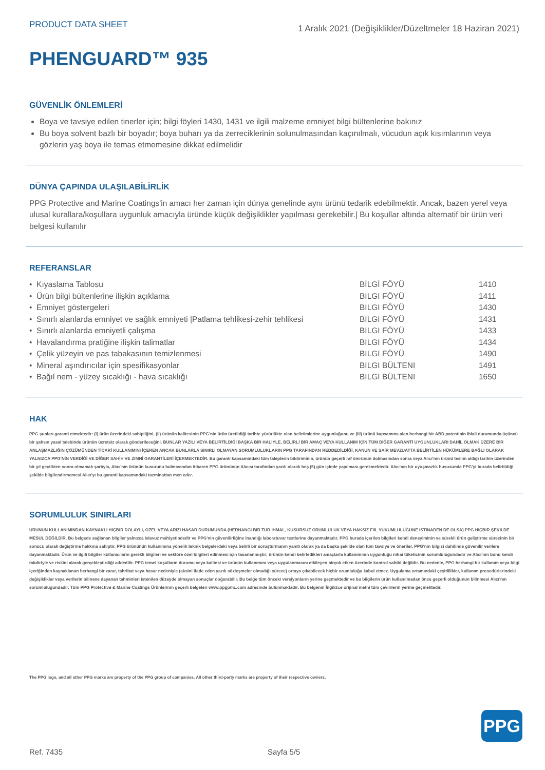PRODUCT DATA SHEET
1 Aralık 2021 (Değişiklikler/Düzeltmeler 18 Haziran 2021)
PHENGUARD™ 935
GÜVENLİK ÖNLEMLERİ
Boya ve tavsiye edilen tinerler için; bilgi föyleri 1430, 1431 ve ilgili malzeme emniyet bilgi bültenlerine bakınız
Bu boya solvent bazlı bir boyadır; boya buharı ya da zerreciklerinin solunulmasından kaçınılmalı, vücudun açık kısımlarının veya gözlerin yaş boya ile temas etmemesine dikkat edilmelidir
DÜNYA ÇAPINDA ULAŞILABİLİRLİK
PPG Protective and Marine Coatings'in amacı her zaman için dünya genelinde aynı ürünü tedarik edebilmektir. Ancak, bazen yerel veya ulusal kurallara/koşullara uygunluk amacıyla üründe küçük değişiklikler yapılması gerekebilir.| Bu koşullar altında alternatif bir ürün veri belgesi kullanılır
REFERANSLAR
| • Kıyaslama Tablosu | BİLGİ FÖYÜ | 1410 |
| • Ürün bilgi bültenlerine ilişkin açıklama | BILGI FÖYÜ | 1411 |
| • Emniyet göstergeleri | BILGI FÖYÜ | 1430 |
| • Sınırlı alanlarda emniyet ve sağlık emniyeti /Patlama tehlikesi-zehir tehlikesi | BILGI FÖYÜ | 1431 |
| • Sınırlı alanlarda emniyetli çalışma | BILGI FÖYÜ | 1433 |
| • Havalandırma pratiğine ilişkin talimatlar | BILGI FÖYÜ | 1434 |
| • Çelik yüzeyin ve pas tabakasının temizlenmesi | BILGI FÖYÜ | 1490 |
| • Mineral aşındırıcılar için spesifikasyonlar | BILGI BÜLTENI | 1491 |
| • Bağıl nem - yüzey sıcaklığı - hava sıcaklığı | BILGI BÜLTENI | 1650 |
HAK
PPG şunları garanti etmektedir: (i) ürün üzerindeki sahipliğini, (ii) ürünün kalitesinin PPG'nin ürün üretildiği tarihte yürürlükte olan belirtimlerine uygunluğunu ve (iii) ürünü kapsamına alan herhangi bir ABD patentinin ihlali durumunda üçüncü bir şahsın yasal talebinde ürünün ücretsiz olarak gönderileceğini. BUNLAR YAZILI VEYA BELİRTİLDİĞİ BAŞKA BIR HALİYLE, BELİRLİ BİR AMAÇ VEYA KULLANIM İÇİN TÜM DİĞER GARANTİ UYGUNLUKLARI DAHİL OLMAK ÜZERE BİR ANLAŞMAZLIĞIN ÇÖZÜMÜNDEN TİCARİ KULLANIMINI İÇEREN ANCAK BUNLARLA SINIRLI OLMAYAN SORUMLULUKLARIN PPG TARAFINDAN REDDEDİLDİĞİ, KANUN VE SAİR MEVZUATTA BELİRTİLEN HÜKÜMLERE BAĞLI OLARAK YALNIZCA PPG'NİN VERDİĞİ VE DİĞER SAHİH VE ZIMNİ GARANTİLERİ İÇERMEKTEDİR. Bu garanti kapsamındaki tüm taleplerin bildiriminin, ürünün geçerli raf ömrünün dolmasından sonra veya Alıcı'nın ürünü teslim aldığı tarihin üzerinden bir yıl geçtikten sonra olmamak şartıyla, Alıcı'nın ürünün kusurunu bulmasından itibaren PPG ürününün Alıcısı tarafından yazılı olarak beş (5) gün içinde yapılması gerekmektedir. Alıcı'nın bir uyuşmazlık hususunda PPG'yi burada belirtildiği şekilde bilgilendirmemesi Alıcı'yı bu garanti kapsamındaki tazminattan men eder.
SORUMLULUK SINIRLARI
ÜRÜNÜN KULLANIMINDAN KAYNAKLI HİÇBİR DOLAYLI, ÖZEL VEYA ARIZİ HASAR DURUMUNDA (HERHANGİ BİR TÜR İHMAL, KUSURSUZ ORUMLULUK VEYA HAKSIZ FİİL YÜKÜMLÜLÜĞÜNE İSTİNADEN DE OLSA) PPG HİÇBİR ŞEKİLDE MESUL DEĞİLDİR. Bu belgede sağlanan bilgiler yalnızca kılavuz mahiyetindedir ve PPG'nin güvenilirliğine inandığı laboratuvar testlerine dayanmaktadır. PPG burada içerilen bilgileri kendi deneyiminin ve sürekli ürün geliştirme sürecinin bir sonucu olarak değiştirme hakkına sahiptir. PPG ürününün kullanımına yönelik teknik belgelerdeki veya belirli bir soruşturmanın yanıtı olarak ya da başka şekilde olan tüm tavsiye ve öneriler, PPG'nin bilgisi dahilinde güvenilir verilere dayanmaktadır. Ürün ve ilgili bilgiler kullanıcıların gerekli bilgileri ve sektöre özel bilgileri edinmesi için tasarlanmıştır; ürünün kendi belirledikleri amaçlarla kullanımının uygunluğu nihai tüketicinin sorumluluğundadır ve Alıcı'nın bunu kendi takdiriyle ve riskini alarak gerçekleştirdiği addedilir. PPG temel koşulların durumu veya kalitesi ve ürünün kullanımını veya uygulanmasını etkileyen birçok etken üzerinde kontrol sahibi değildir. Bu nedenle, PPG herhangi bir kullanım veya bilgi içeriğinden kaynaklanan herhangi bir zarar, tahribat veya hasar nedeniyle (aksini ifade eden yazılı sözleşmeler olmadığı sürece) ortaya çıkabilecek hiçbir orumluluğu kabul etmez. Uygulama ortamındaki çeşitlilikler, kullanım prosedürlerindeki değişiklikler veya verilerin bilinene dayanan tahminleri istenilen düzeyde olmayan sonuçlar doğurabilir. Bu belge tüm önceki versiyonların yerine geçmektedir ve bu bilgilerin ürün kullanılmadan önce geçerli olduğunun bilinmesi Alıcı'nın sorumluluğundadır. Tüm PPG Protective & Marine Coatings Ürünlerinin geçerli belgeleri www.ppgpmc.com adresinde bulunmaktadır. Bu belgenin İngilizce orijinal metni tüm çevirilerin yerine geçmektedir.
The PPG logo, and all other PPG marks are property of the PPG group of companies. All other third-party marks are property of their respective owners.
PPG
Ref. 7435 Sayfa 5/5